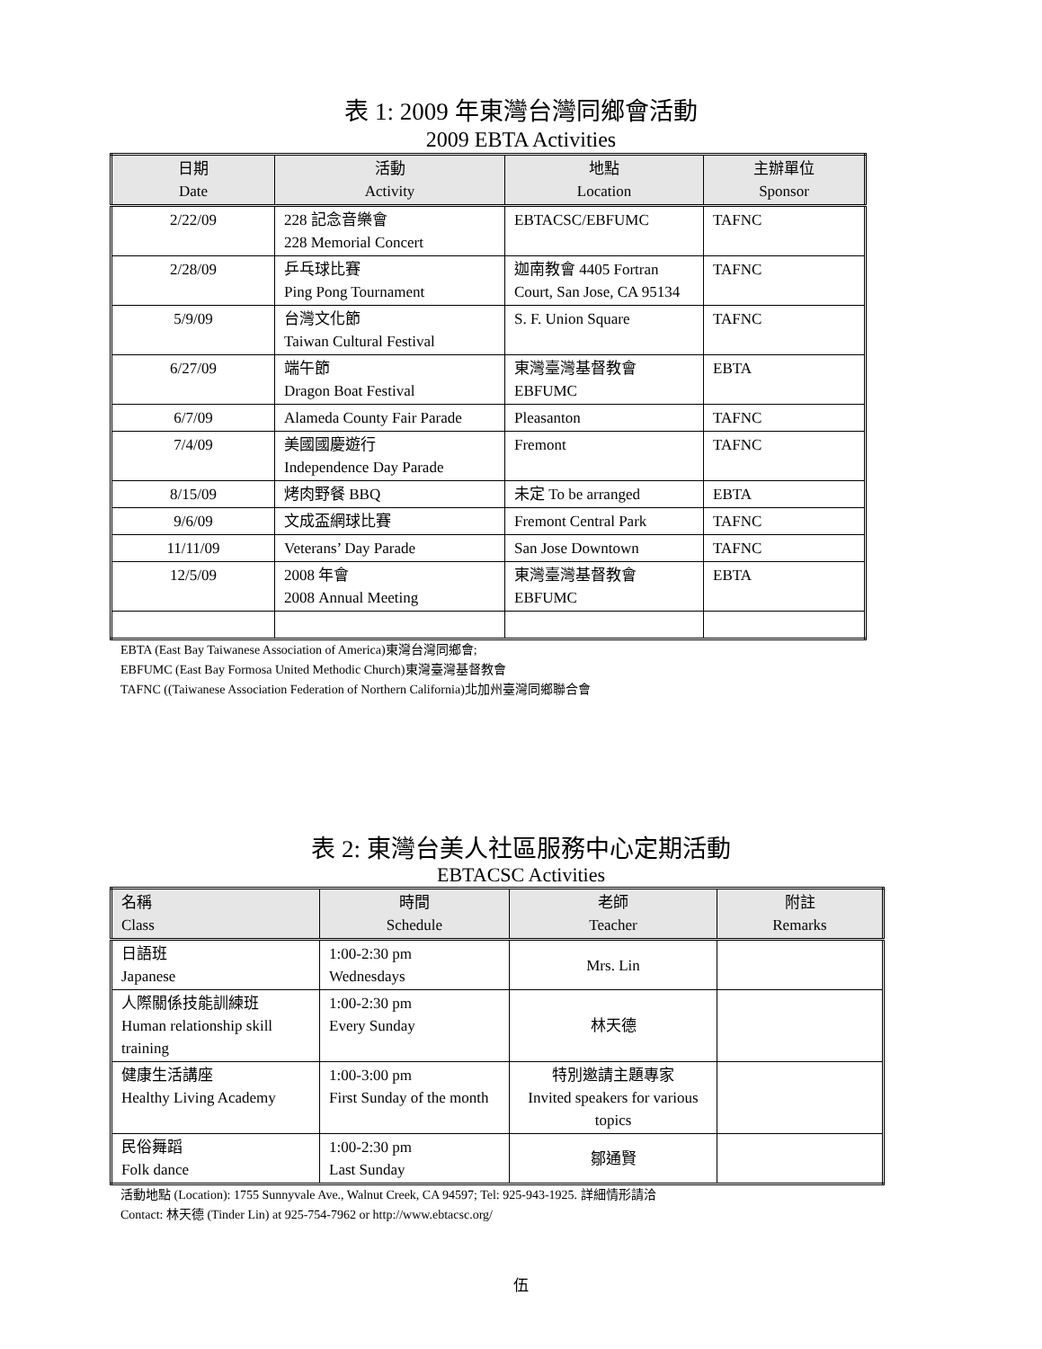表 1: 2009 年東灣台灣同鄉會活動
2009 EBTA Activities
| 日期 Date | 活動 Activity | 地點 Location | 主辦單位 Sponsor |
| --- | --- | --- | --- |
| 2/22/09 | 228 記念音樂會 228 Memorial Concert | EBTACSC/EBFUMC | TAFNC |
| 2/28/09 | 乒乓球比賽 Ping Pong Tournament | 迦南教會 4405 Fortran Court, San Jose, CA 95134 | TAFNC |
| 5/9/09 | 台灣文化節 Taiwan Cultural Festival | S. F. Union Square | TAFNC |
| 6/27/09 | 端午節 Dragon Boat Festival | 東灣臺灣基督教會 EBFUMC | EBTA |
| 6/7/09 | Alameda County Fair Parade | Pleasanton | TAFNC |
| 7/4/09 | 美國國慶遊行 Independence Day Parade | Fremont | TAFNC |
| 8/15/09 | 烤肉野餐 BBQ | 未定 To be arranged | EBTA |
| 9/6/09 | 文成盃網球比賽 | Fremont Central Park | TAFNC |
| 11/11/09 | Veterans’ Day Parade | San Jose Downtown | TAFNC |
| 12/5/09 | 2008 年會 2008 Annual Meeting | 東灣臺灣基督教會 EBFUMC | EBTA |
EBTA (East Bay Taiwanese Association of America)東灣台灣同鄉會;
EBFUMC (East Bay Formosa United Methodic Church)東灣臺灣基督教會
TAFNC ((Taiwanese Association Federation of Northern California)北加州臺灣同鄉聯合會
表 2: 東灣台美人社區服務中心定期活動
EBTACSC Activities
| 名稱 Class | 時間 Schedule | 老師 Teacher | 附註 Remarks |
| --- | --- | --- | --- |
| 日語班 Japanese | 1:00-2:30 pm Wednesdays | Mrs. Lin | |
| 人際關係技能訓練班 Human relationship skill training | 1:00-2:30 pm Every Sunday | 林天德 | |
| 健康生活講座 Healthy Living Academy | 1:00-3:00 pm First Sunday of the month | 特別邀請主題專家 Invited speakers for various topics | |
| 民俗舞蹈 Folk dance | 1:00-2:30 pm Last Sunday | 鄒通賢 | |
活動地點 (Location): 1755 Sunnyvale Ave., Walnut Creek, CA 94597; Tel: 925-943-1925. 詳細情形請洽
Contact: 林天德 (Tinder Lin) at 925-754-7962 or http://www.ebtacsc.org/
伍